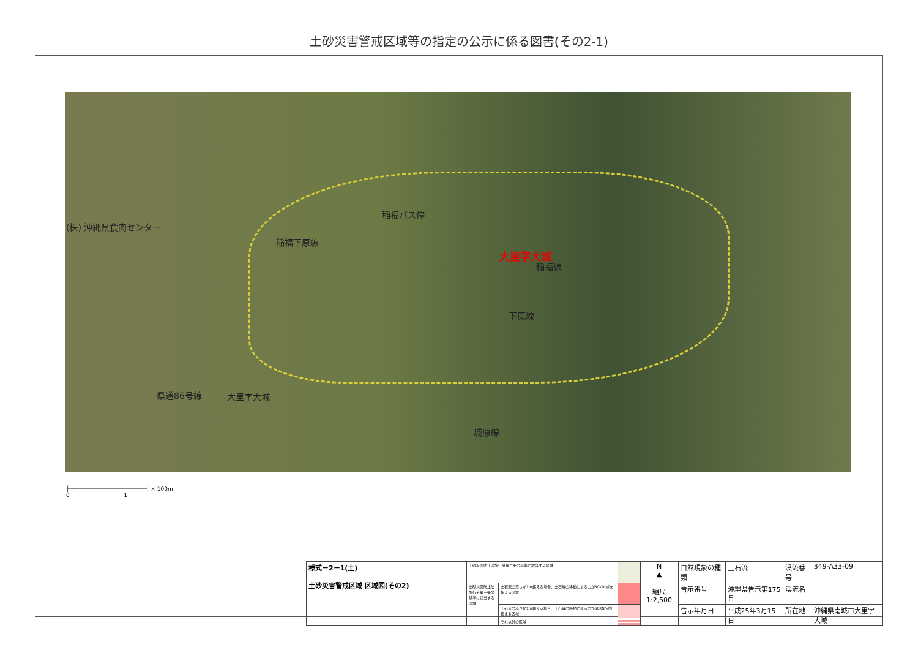土砂災害警戒区域等の指定の公示に係る図書(その2-1)
(株) 沖縄県食肉センター
稲福バス停
稲福下原線
大里字大城
稲福線
下原線
県道86号線 大里字大城
城原線
├───────────────────────┤ × 100m
0 1
| 様式－2－1(土) 土砂災害警戒区域 区域図(その2) | 土砂災害防止法施行令第二条の基準に該当する区域 | | | N ▲ 縮尺 1:2,500 | 自然現象の種類 | 土石流 | 渓流番号 | 349-A33-09 |
| | 土砂災害防止法施行令第三条の基準に該当する区域 | 土石流の高さが1m超える場合、土石等の移動による力が50KN/㎡を超える区域 | | | 告示番号 | 沖縄県告示第175号 | 渓流名 | |
| | | 土石流の高さが1m超える場合、土石等の移動による力が50KN/㎡を超える区域 | | | 告示年月日 | 平成25年3月15日 | 所在地 | 沖縄県南城市大里字大城 |
| | | それ以外の区域 | | | | | | |